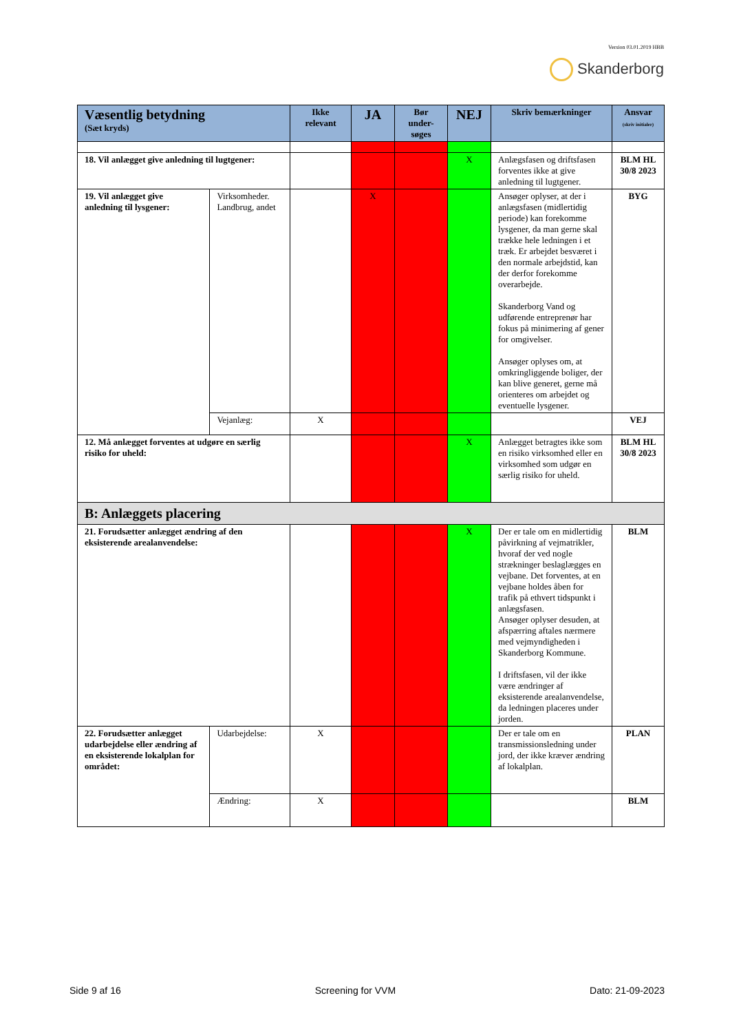Version 03.01.2019 HBB
Skanderborg
| Væsentlig betydning (Sæt kryds) | | Ikke relevant | JA | Bør under-søges | NEJ | Skriv bemærkninger | Ansvar (skriv initialer) |
| --- | --- | --- | --- | --- | --- | --- | --- |
| 18. Vil anlægget give anledning til lugtgener: | | | | | X | Anlægsfasen og driftsfasen forventes ikke at give anledning til lugtgener. | BLM HL 30/8 2023 |
| 19. Vil anlægget give anledning til lysgener: | Virksomheder. Landbrug, andet | | X | | | Ansøger oplyser, at der i anlægsfasen (midlertidig periode) kan forekomme lysgener, da man gerne skal trække hele ledningen i et træk. Er arbejdet besværet i den normale arbejdstid, kan der derfor forekomme overarbejde. Skanderborg Vand og udførende entreprenør har fokus på minimering af gener for omgivelser. Ansøger oplyses om, at omkringliggende boliger, der kan blive generet, gerne må orienteres om arbejdet og eventuelle lysgener. | BYG |
| | Vejanlæg: | X | | | | | VEJ |
| 12. Må anlægget forventes at udgøre en særlig risiko for uheld: | | | | | X | Anlægget betragtes ikke som en risiko virksomhed eller en virksomhed som udgør en særlig risiko for uheld. | BLM HL 30/8 2023 |
| B: Anlæggets placering | | | | | | | |
| 21. Forudsætter anlægget ændring af den eksisterende arealanvendelse: | | | | | X | Der er tale om en midlertidig påvirkning af vejmatrikler, hvoraf der ved nogle strækninger beslaglægges en vejbane. Det forventes, at en vejbane holdes åben for trafik på ethvert tidspunkt i anlægsfasen. Ansøger oplyser desuden, at afspærring aftales nærmere med vejmyndigheden i Skanderborg Kommune. I driftsfasen, vil der ikke være ændringer af eksisterende arealanvendelse, da ledningen placeres under jorden. | BLM |
| 22. Forudsætter anlægget udarbejdelse eller ændring af en eksisterende lokalplan for området: | Udarbejdelse: | X | | | | Der er tale om en transmissionsledning under jord, der ikke kræver ændring af lokalplan. | PLAN |
| | Ændring: | X | | | | | BLM |
Side 9 af 16 Screening for VVM Dato: 21-09-2023